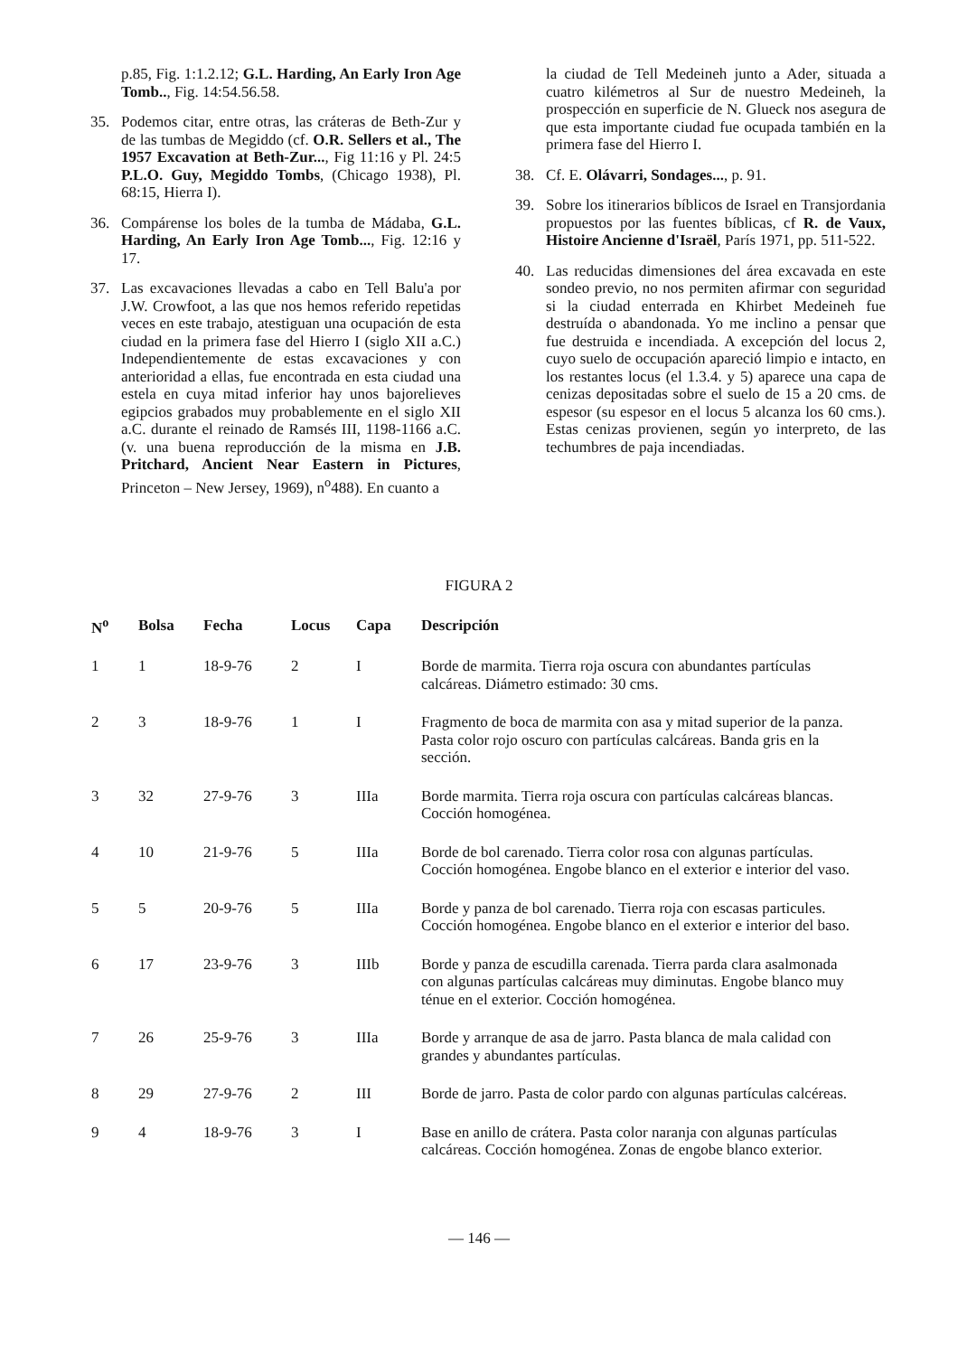p.85, Fig. 1:1.2.12; G.L. Harding, An Early Iron Age Tomb.., Fig. 14:54.56.58.
35. Podemos citar, entre otras, las cráteras de Beth-Zur y de las tumbas de Megiddo (cf. O.R. Sellers et al., The 1957 Excavation at Beth-Zur..., Fig 11:16 y Pl. 24:5 P.L.O. Guy, Megiddo Tombs, (Chicago 1938), Pl. 68:15, Hierra I).
36. Compárense los boles de la tumba de Mádaba, G.L. Harding, An Early Iron Age Tomb..., Fig. 12:16 y 17.
37. Las excavaciones llevadas a cabo en Tell Balu'a por J.W. Crowfoot, a las que nos hemos referido repetidas veces en este trabajo, atestiguan una ocupación de esta ciudad en la primera fase del Hierro I (siglo XII a.C.) Independientemente de estas excavaciones y con anterioridad a ellas, fue encontrada en esta ciudad una estela en cuya mitad inferior hay unos bajorelieves egipcios grabados muy probablemente en el siglo XII a.C. durante el reinado de Ramsés III, 1198-1166 a.C. (v. una buena reproducción de la misma en J.B. Pritchard, Ancient Near Eastern in Pictures, Princeton – New Jersey, 1969), n<sup>o</sup>488). En cuanto a
la ciudad de Tell Medeineh junto a Ader, situada a cuatro kilémetros al Sur de nuestro Medeineh, la prospección en superficie de N. Glueck nos asegura de que esta importante ciudad fue ocupada también en la primera fase del Hierro I.
38. Cf. E. Olávarri, Sondages..., p. 91.
39. Sobre los itinerarios bíblicos de Israel en Transjordania propuestos por las fuentes bíblicas, cf R. de Vaux, Histoire Ancienne d'Israël, París 1971, pp. 511-522.
40. Las reducidas dimensiones del área excavada en este sondeo previo, no nos permiten afirmar con seguridad si la ciudad enterrada en Khirbet Medeineh fue destruída o abandonada. Yo me inclino a pensar que fue destruida e incendiada. A excepción del locus 2, cuyo suelo de occupación apareció limpio e intacto, en los restantes locus (el 1.3.4. y 5) aparece una capa de cenizas depositadas sobre el suelo de 15 a 20 cms. de espesor (su espesor en el locus 5 alcanza los 60 cms.). Estas cenizas provienen, según yo interpreto, de las techumbres de paja incendiadas.
FIGURA 2
| N<sup>o</sup> | Bolsa | Fecha | Locus | Capa | Descripción |
| --- | --- | --- | --- | --- | --- |
| 1 | 1 | 18-9-76 | 2 | I | Borde de marmita. Tierra roja oscura con abundantes partículas calcáreas. Diámetro estimado: 30 cms. |
| 2 | 3 | 18-9-76 | 1 | I | Fragmento de boca de marmita con asa y mitad superior de la panza. Pasta color rojo oscuro con partículas calcáreas. Banda gris en la sección. |
| 3 | 32 | 27-9-76 | 3 | IIIa | Borde marmita. Tierra roja oscura con partículas calcáreas blancas. Cocción homogénea. |
| 4 | 10 | 21-9-76 | 5 | IIIa | Borde de bol carenado. Tierra color rosa con algunas partículas. Cocción homogénea. Engobe blanco en el exterior e interior del vaso. |
| 5 | 5 | 20-9-76 | 5 | IIIa | Borde y panza de bol carenado. Tierra roja con escasas particules. Cocción homogénea. Engobe blanco en el exterior e interior del baso. |
| 6 | 17 | 23-9-76 | 3 | IIIb | Borde y panza de escudilla carenada. Tierra parda clara asalmonada con algunas partículas calcáreas muy diminutas. Engobe blanco muy ténue en el exterior. Cocción homogénea. |
| 7 | 26 | 25-9-76 | 3 | IIIa | Borde y arranque de asa de jarro. Pasta blanca de mala calidad con grandes y abundantes partículas. |
| 8 | 29 | 27-9-76 | 2 | III | Borde de jarro. Pasta de color pardo con algunas partículas calcéreas. |
| 9 | 4 | 18-9-76 | 3 | I | Base en anillo de crátera. Pasta color naranja con algunas partículas calcáreas. Cocción homogénea. Zonas de engobe blanco exterior. |
— 146 —